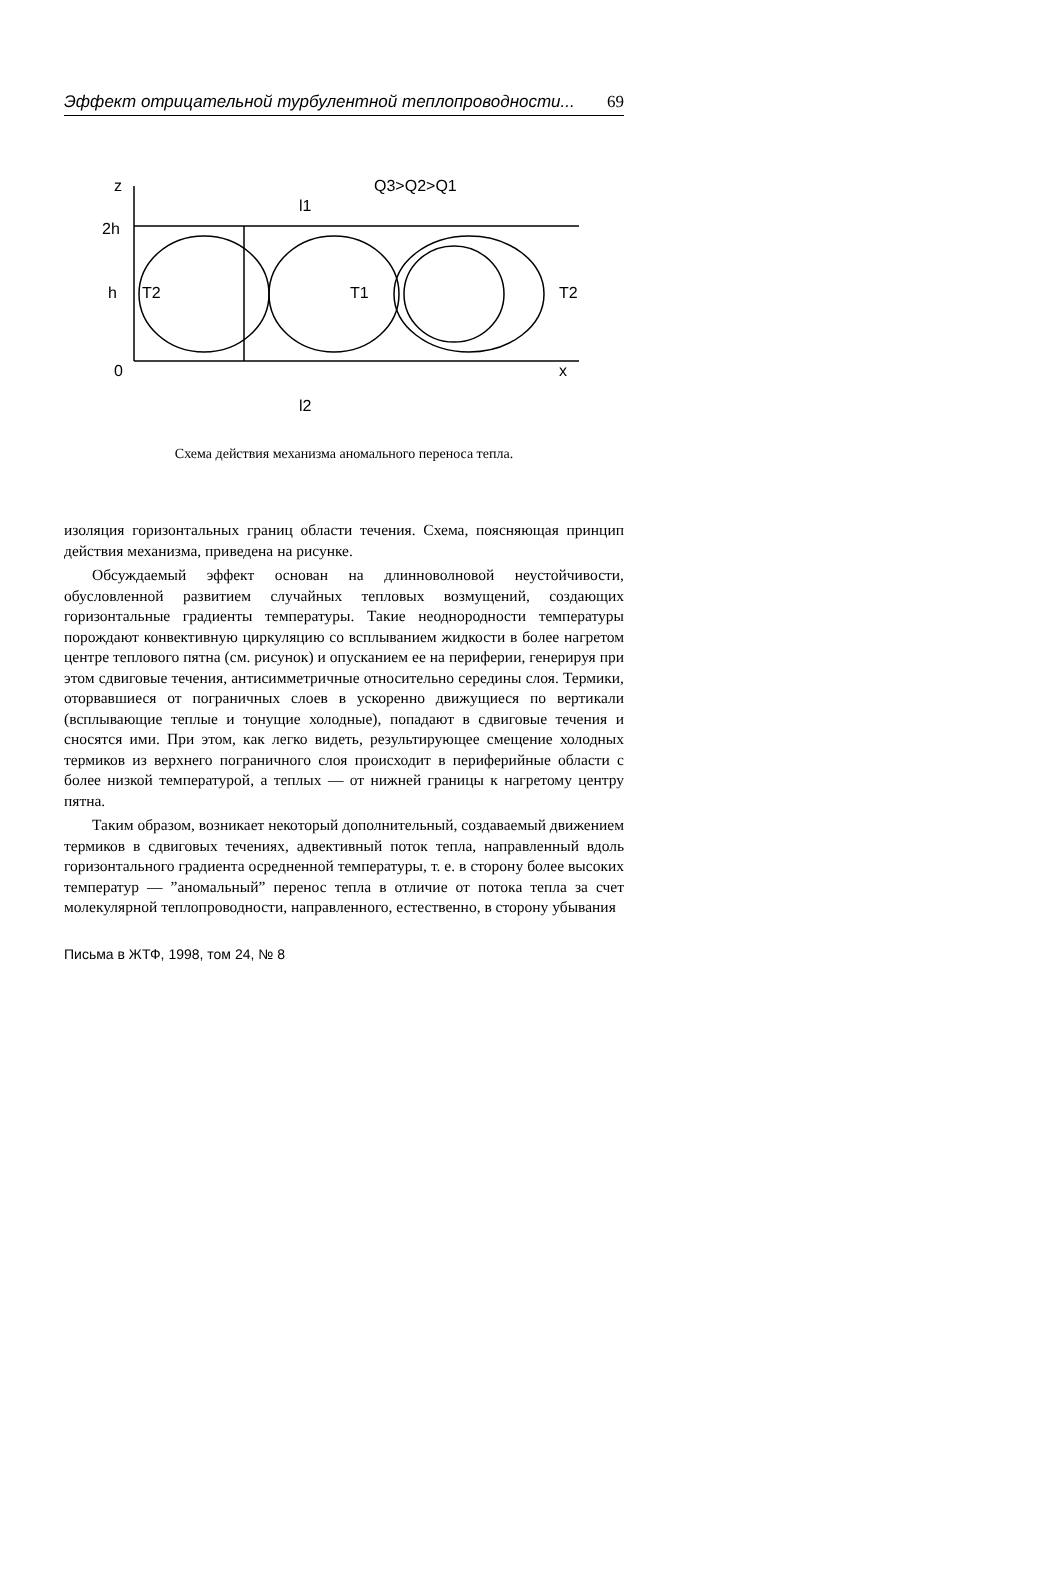Эффект отрицательной турбулентной теплопроводности... 69
z
2h
h
0
x
T2
T1
T2
Q3>Q2>Q1
l1
l2
Схема действия механизма аномального переноса тепла.
изоляция горизонтальных границ области течения. Схема, поясняющая принцип действия механизма, приведена на рисунке.
Обсуждаемый эффект основан на длинноволновой неустойчивости, обусловленной развитием случайных тепловых возмущений, создающих горизонтальные градиенты температуры. Такие неоднородности температуры порождают конвективную циркуляцию со всплыванием жидкости в более нагретом центре теплового пятна (см. рисунок) и опусканием ее на периферии, генерируя при этом сдвиговые течения, антисимметричные относительно середины слоя. Термики, оторвавшиеся от пограничных слоев в ускоренно движущиеся по вертикали (всплывающие теплые и тонущие холодные), попадают в сдвиговые течения и сносятся ими. При этом, как легко видеть, результирующее смещение холодных термиков из верхнего пограничного слоя происходит в периферийные области с более низкой температурой, а теплых — от нижней границы к нагретому центру пятна.
Таким образом, возникает некоторый дополнительный, создаваемый движением термиков в сдвиговых течениях, адвективный поток тепла, направленный вдоль горизонтального градиента осредненной температуры, т. е. в сторону более высоких температур — ”аномальный” перенос тепла в отличие от потока тепла за счет молекулярной теплопроводности, направленного, естественно, в сторону убывания
Письма в ЖТФ, 1998, том 24, № 8